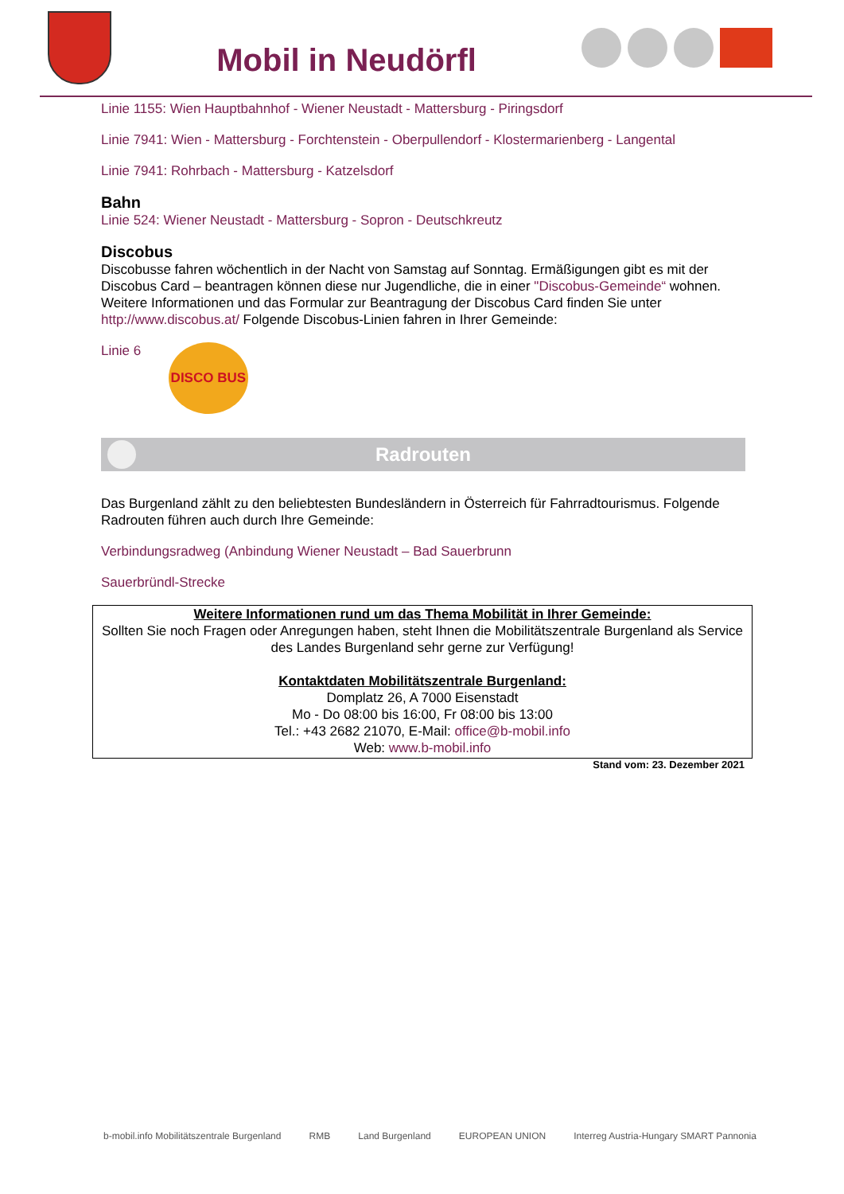Mobil in Neudörfl
Linie 1155: Wien Hauptbahnhof - Wiener Neustadt - Mattersburg - Piringsdorf
Linie 7941: Wien - Mattersburg - Forchtenstein - Oberpullendorf - Klostermarienberg - Langental
Linie 7941: Rohrbach - Mattersburg - Katzelsdorf
Bahn
Linie 524: Wiener Neustadt - Mattersburg - Sopron - Deutschkreutz
Discobus
Discobusse fahren wöchentlich in der Nacht von Samstag auf Sonntag. Ermäßigungen gibt es mit der Discobus Card – beantragen können diese nur Jugendliche, die in einer "Discobus-Gemeinde“ wohnen. Weitere Informationen und das Formular zur Beantragung der Discobus Card finden Sie unter http://www.discobus.at/ Folgende Discobus-Linien fahren in Ihrer Gemeinde:
Linie 6 DISCO BUS
Radrouten
Das Burgenland zählt zu den beliebtesten Bundesländern in Österreich für Fahrradtourismus. Folgende Radrouten führen auch durch Ihre Gemeinde:
Verbindungsradweg (Anbindung Wiener Neustadt – Bad Sauerbrunn
Sauerbründl-Strecke
Weitere Informationen rund um das Thema Mobilität in Ihrer Gemeinde:
Sollten Sie noch Fragen oder Anregungen haben, steht Ihnen die Mobilitätszentrale Burgenland als Service des Landes Burgenland sehr gerne zur Verfügung!
Kontaktdaten Mobilitätszentrale Burgenland:
Domplatz 26, A 7000 Eisenstadt
Mo - Do 08:00 bis 16:00, Fr 08:00 bis 13:00
Tel.: +43 2682 21070, E-Mail: office@b-mobil.info
Web: www.b-mobil.info
Stand vom: 23. Dezember 2021
b-mobil.info Mobilitätszentrale Burgenland RMB Land Burgenland EUROPEAN UNION Interreg Austria-Hungary SMART Pannonia